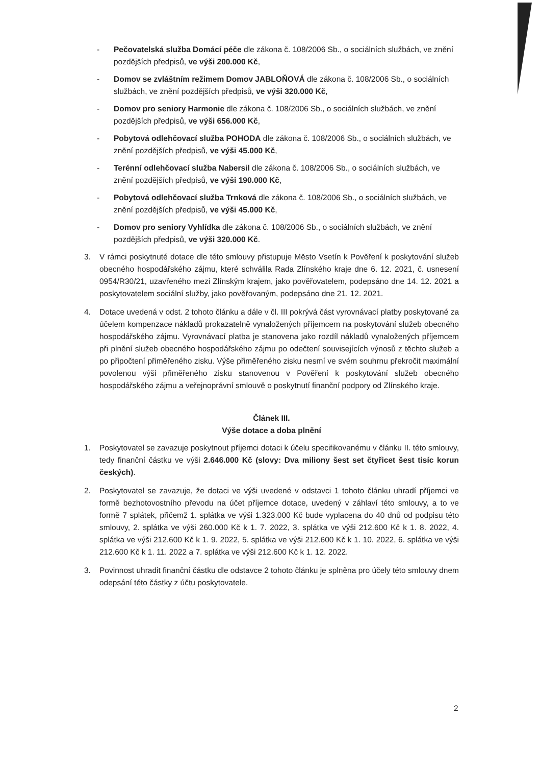- Pečovatelská služba Domácí péče dle zákona č. 108/2006 Sb., o sociálních službách, ve znění pozdějších předpisů, ve výši 200.000 Kč,
- Domov se zvláštním režimem Domov JABLOŇOVÁ dle zákona č. 108/2006 Sb., o sociálních službách, ve znění pozdějších předpisů, ve výši 320.000 Kč,
- Domov pro seniory Harmonie dle zákona č. 108/2006 Sb., o sociálních službách, ve znění pozdějších předpisů, ve výši 656.000 Kč,
- Pobytová odlehčovací služba POHODA dle zákona č. 108/2006 Sb., o sociálních službách, ve znění pozdějších předpisů, ve výši 45.000 Kč,
- Terénní odlehčovací služba Nabersil dle zákona č. 108/2006 Sb., o sociálních službách, ve znění pozdějších předpisů, ve výši 190.000 Kč,
- Pobytová odlehčovací služba Trnková dle zákona č. 108/2006 Sb., o sociálních službách, ve znění pozdějších předpisů, ve výši 45.000 Kč,
- Domov pro seniory Vyhlídka dle zákona č. 108/2006 Sb., o sociálních službách, ve znění pozdějších předpisů, ve výši 320.000 Kč.
3. V rámci poskytnuté dotace dle této smlouvy přistupuje Město Vsetín k Pověření k poskytování služeb obecného hospodářského zájmu, které schválila Rada Zlínského kraje dne 6. 12. 2021, č. usnesení 0954/R30/21, uzavřeného mezi Zlínským krajem, jako pověřovatelem, podepsáno dne 14. 12. 2021 a poskytovatelem sociální služby, jako pověřovaným, podepsáno dne 21. 12. 2021.
4. Dotace uvedená v odst. 2 tohoto článku a dále v čl. III pokrývá část vyrovnávací platby poskytované za účelem kompenzace nákladů prokazatelně vynaložených příjemcem na poskytování služeb obecného hospodářského zájmu. Vyrovnávací platba je stanovena jako rozdíl nákladů vynaložených příjemcem při plnění služeb obecného hospodářského zájmu po odečtení souvisejících výnosů z těchto služeb a po připočtení přiměřeného zisku. Výše přiměřeného zisku nesmí ve svém souhrnu překročit maximální povolenou výši přiměřeného zisku stanovenou v Pověření k poskytování služeb obecného hospodářského zájmu a veřejnoprávní smlouvě o poskytnutí finanční podpory od Zlínského kraje.
Článek III.
Výše dotace a doba plnění
1. Poskytovatel se zavazuje poskytnout příjemci dotaci k účelu specifikovanému v článku II. této smlouvy, tedy finanční částku ve výši 2.646.000 Kč (slovy: Dva miliony šest set čtyřicet šest tisíc korun českých).
2. Poskytovatel se zavazuje, že dotaci ve výši uvedené v odstavci 1 tohoto článku uhradí příjemci ve formě bezhotovostního převodu na účet příjemce dotace, uvedený v záhlaví této smlouvy, a to ve formě 7 splátek, přičemž 1. splátka ve výši 1.323.000 Kč bude vyplacena do 40 dnů od podpisu této smlouvy, 2. splátka ve výši 260.000 Kč k 1. 7. 2022, 3. splátka ve výši 212.600 Kč k 1. 8. 2022, 4. splátka ve výši 212.600 Kč k 1. 9. 2022, 5. splátka ve výši 212.600 Kč k 1. 10. 2022, 6. splátka ve výši 212.600 Kč k 1. 11. 2022 a 7. splátka ve výši 212.600 Kč k 1. 12. 2022.
3. Povinnost uhradit finanční částku dle odstavce 2 tohoto článku je splněna pro účely této smlouvy dnem odepsání této částky z účtu poskytovatele.
2